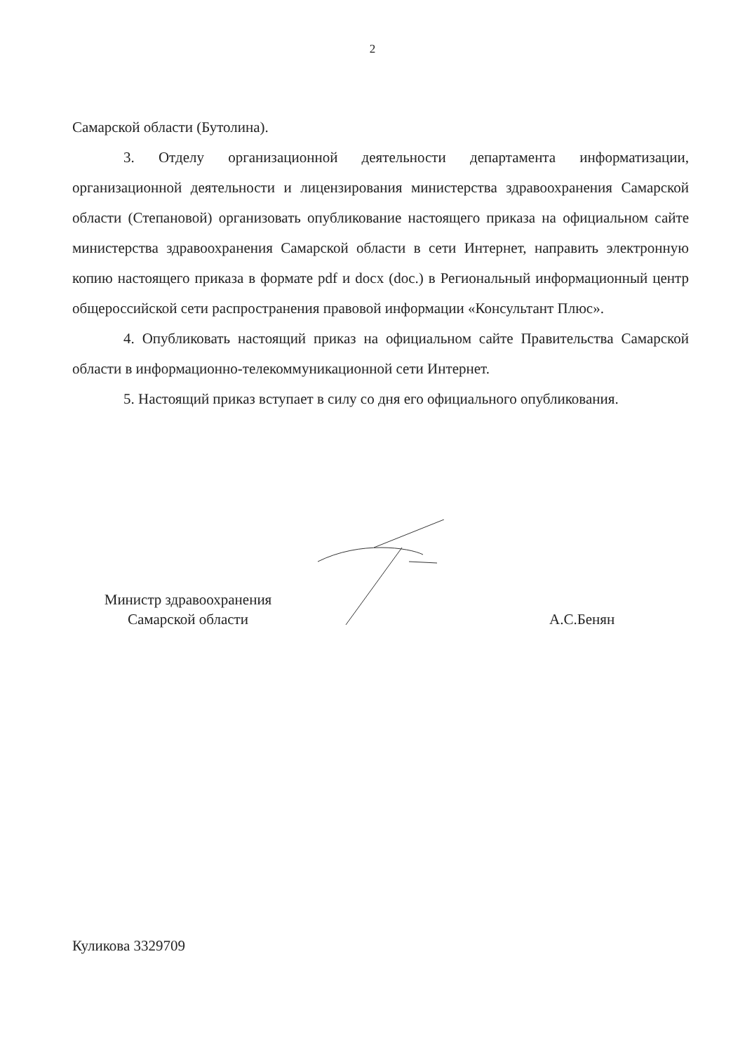2
Самарской области (Бутолина).
3. Отделу организационной деятельности департамента информатизации, организационной деятельности и лицензирования министерства здравоохранения Самарской области (Степановой) организовать опубликование настоящего приказа на официальном сайте министерства здравоохранения Самарской области в сети Интернет, направить электронную копию настоящего приказа в формате pdf и docx (doc.) в Региональный информационный центр общероссийской сети распространения правовой информации «Консультант Плюс».
4. Опубликовать настоящий приказ на официальном сайте Правительства Самарской области в информационно-телекоммуникационной сети Интернет.
5. Настоящий приказ вступает в силу со дня его официального опубликования.
Министр здравоохранения
Самарской области
А.С.Бенян
Куликова 3329709